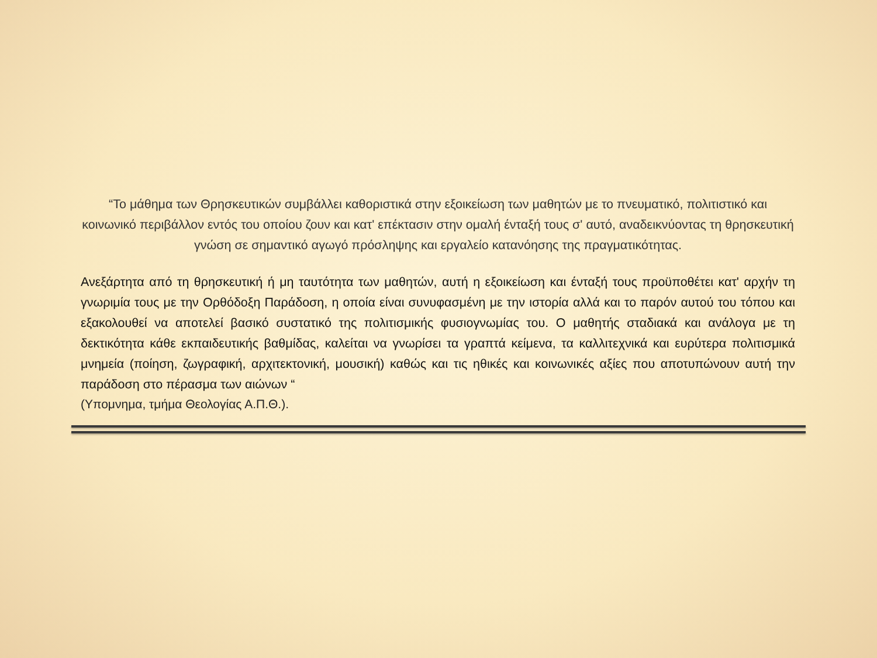“Το μάθημα των Θρησκευτικών συμβάλλει καθοριστικά στην εξοικείωση των μαθητών με το πνευματικό, πολιτιστικό και κοινωνικό περιβάλλον εντός του οποίου ζουν και κατ' επέκτασιν στην ομαλή ένταξή τους σ' αυτό, αναδεικνύοντας τη θρησκευτική γνώση σε σημαντικό αγωγό πρόσληψης και εργαλείο κατανόησης της πραγματικότητας.
Ανεξάρτητα από τη θρησκευτική ή μη ταυτότητα των μαθητών, αυτή η εξοικείωση και ένταξή τους προϋποθέτει κατ' αρχήν τη γνωριμία τους με την Ορθόδοξη Παράδοση, η οποία είναι συνυφασμένη με την ιστορία αλλά και το παρόν αυτού του τόπου και εξακολουθεί να αποτελεί βασικό συστατικό της πολιτισμικής φυσιογνωμίας του. Ο μαθητής σταδιακά και ανάλογα με τη δεκτικότητα κάθε εκπαιδευτικής βαθμίδας, καλείται να γνωρίσει τα γραπτά κείμενα, τα καλλιτεχνικά και ευρύτερα πολιτισμικά μνημεία (ποίηση, ζωγραφική, αρχιτεκτονική, μουσική) καθώς και τις ηθικές και κοινωνικές αξίες που αποτυπώνουν αυτή την παράδοση στο πέρασμα των αιώνων “
(Υπομνημα, τμήμα Θεολογίας Α.Π.Θ.).